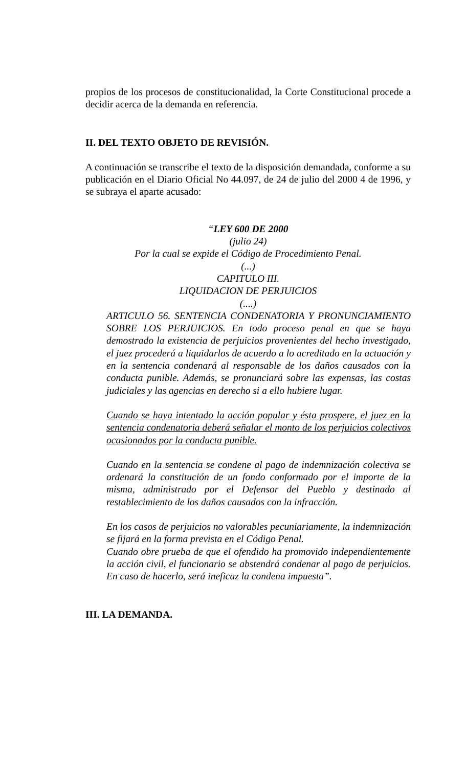propios de los procesos de constitucionalidad, la Corte Constitucional procede a decidir acerca de la demanda en referencia.
II. DEL TEXTO OBJETO DE REVISIÓN.
A continuación se transcribe el texto de la disposición demandada, conforme a su publicación en el Diario Oficial No 44.097, de 24 de julio del 2000 4 de 1996, y se subraya el aparte acusado:
“LEY 600 DE 2000
(julio 24)
Por la cual se expide el Código de Procedimiento Penal.
(...)
CAPITULO III.
LIQUIDACION DE PERJUICIOS
(....)
ARTICULO 56. SENTENCIA CONDENATORIA Y PRONUNCIAMIENTO SOBRE LOS PERJUICIOS. En todo proceso penal en que se haya demostrado la existencia de perjuicios provenientes del hecho investigado, el juez procederá a liquidarlos de acuerdo a lo acreditado en la actuación y en la sentencia condenará al responsable de los daños causados con la conducta punible. Además, se pronunciará sobre las expensas, las costas judiciales y las agencias en derecho si a ello hubiere lugar.
Cuando se haya intentado la acción popular y ésta prospere, el juez en la sentencia condenatoria deberá señalar el monto de los perjuicios colectivos ocasionados por la conducta punible.
Cuando en la sentencia se condene al pago de indemnización colectiva se ordenará la constitución de un fondo conformado por el importe de la misma, administrado por el Defensor del Pueblo y destinado al restablecimiento de los daños causados con la infracción.
En los casos de perjuicios no valorables pecuniariamente, la indemnización se fijará en la forma prevista en el Código Penal.
Cuando obre prueba de que el ofendido ha promovido independientemente la acción civil, el funcionario se abstendrá condenar al pago de perjuicios. En caso de hacerlo, será ineficaz la condena impuesta”.
III. LA DEMANDA.